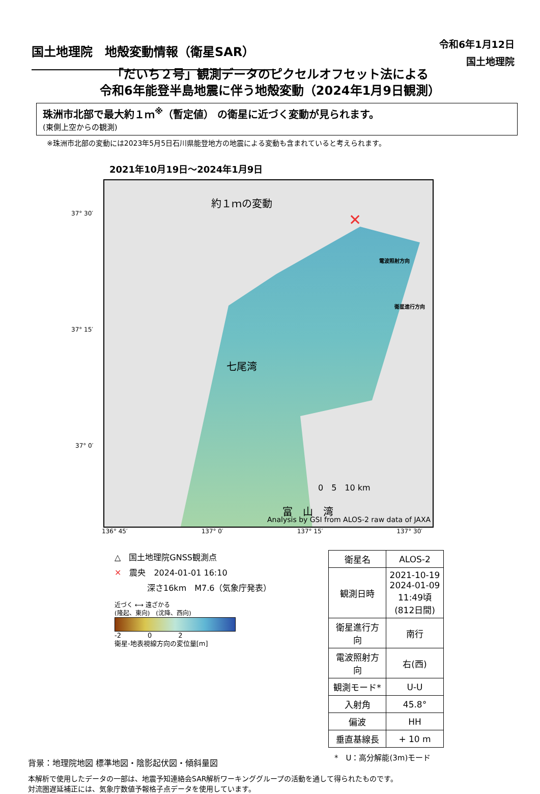国土地理院　地殻変動情報（衛星SAR）
令和6年1月12日
国土地理院
「だいち２号」観測データのピクセルオフセット法による
令和6年能登半島地震に伴う地殻変動（2024年1月9日観測）
珠洲市北部で最大約１ｍ<sup>※</sup>（暫定値） の衛星に近づく変動が見られます。
(東側上空からの観測)
※珠洲市北部の変動には2023年5月5日石川県能登地方の地震による変動も含まれていると考えられます。
2021年10月19日～2024年1月9日
37° 30′
37° 15′
37° 0′
約１ｍの変動
電波照射方向
衛星進行方向
七尾湾
0　5　10 km
富　山　湾
Analysis by GSI from ALOS-2 raw data of JAXA
✕
136° 45′ 137° 0′ 137° 15′ 137° 30′
△　国土地理院GNSS観測点
✕　震央　2024-01-01 16:10
　　　　深さ16km　M7.6（気象庁発表）
近づく ⟷ 遠ざかる
(隆起、東向)　(沈降、西向)
-2　　　　0　　　　2
衛星-地表視線方向の変位量[m]
| 衛星名 | ALOS-2 |
| 観測日時 | 2021-10-19 2024-01-09 11:49頃 (812日間) |
| 衛星進行方向 | 南行 |
| 電波照射方向 | 右(西) |
| 観測モード* | U-U |
| 入射角 | 45.8° |
| 偏波 | HH |
| 垂直基線長 | + 10 m |
*　U：高分解能(3m)モード
背景：地理院地図 標準地図・陰影起伏図・傾斜量図
本解析で使用したデータの一部は、地震予知連絡会SAR解析ワーキンググループの活動を通して得られたものです。
対流圏遅延補正には、気象庁数値予報格子点データを使用しています。